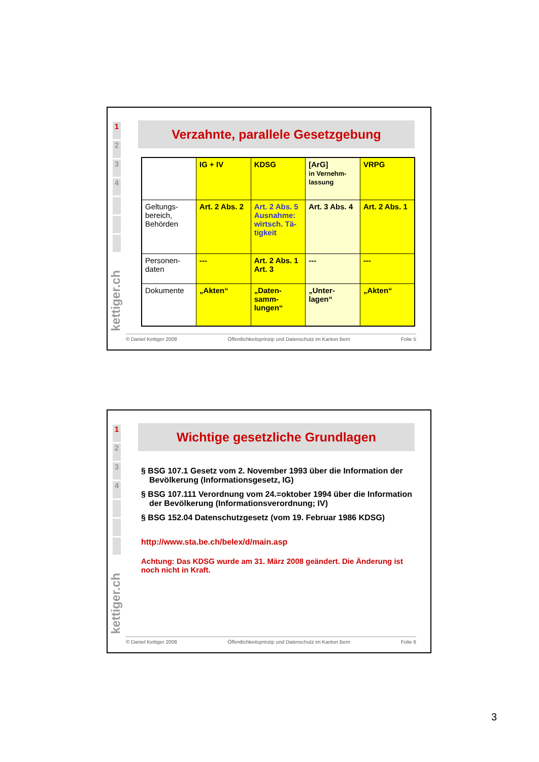1
2
3
4
kettiger.ch
Verzahnte, parallele Gesetzgebung
| | IG + IV | KDSG | [ArG] in Vernehm-lassung | VRPG |
| Geltungs-bereich, Behörden | Art. 2 Abs. 2 | Art. 2 Abs. 5 Ausnahme: wirtsch. Tä-tigkeit | Art. 3 Abs. 4 | Art. 2 Abs. 1 |
| Personen-daten | --- | Art. 2 Abs. 1 Art. 3 | --- | --- |
| Dokumente | „Akten“ | „Daten-samm-lungen“ | „Unter-lagen“ | „Akten“ |
© Daniel Kettiger 2008 Öffentlichkeitsprinzip und Datenschutz im Kanton Bern Folie 5
1
2
3
4
kettiger.ch
Wichtige gesetzliche Grundlagen
§ BSG 107.1 Gesetz vom 2. November 1993 über die Information der Bevölkerung (Informationsgesetz, IG)
§ BSG 107.111 Verordnung vom 24.=oktober 1994 über die Information der Bevölkerung (Informationsverordnung; IV)
§ BSG 152.04 Datenschutzgesetz (vom 19. Februar 1986 KDSG)
http://www.sta.be.ch/belex/d/main.asp
Achtung: Das KDSG wurde am 31. März 2008 geändert. Die Änderung ist noch nicht in Kraft.
© Daniel Kettiger 2008 Öffentlichkeitsprinzip und Datenschutz im Kanton Bern Folie 6
3